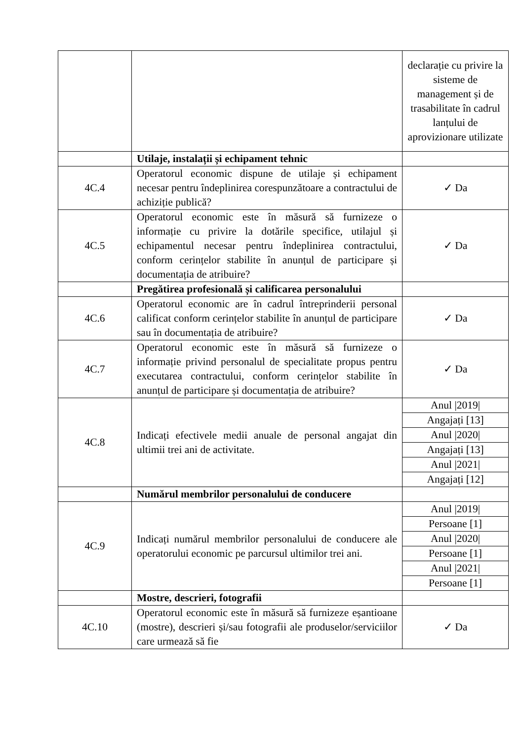| | | declarație cu privire la sisteme de management și de trasabilitate în cadrul lanțului de aprovizionare utilizate |
| | Utilaje, instalații și echipament tehnic | |
| 4C.4 | Operatorul economic dispune de utilaje și echipament necesar pentru îndeplinirea corespunzătoare a contractului de achiziție publică? | ✓ Da |
| 4C.5 | Operatorul economic este în măsură să furnizeze o informație cu privire la dotările specifice, utilajul și echipamentul necesar pentru îndeplinirea contractului, conform cerințelor stabilite în anunțul de participare și documentația de atribuire? | ✓ Da |
| | Pregătirea profesională și calificarea personalului | |
| 4C.6 | Operatorul economic are în cadrul întreprinderii personal calificat conform cerințelor stabilite în anunțul de participare sau în documentația de atribuire? | ✓ Da |
| 4C.7 | Operatorul economic este în măsură să furnizeze o informație privind personalul de specialitate propus pentru executarea contractului, conform cerințelor stabilite în anunțul de participare și documentația de atribuire? | ✓ Da |
| 4C.8 | Indicați efectivele medii anuale de personal angajat din ultimii trei ani de activitate. | / Anul /2019/ / / Angajați [13] / / Anul /2020/ / / Angajați [13] / / Anul /2021/ / / Angajați [12] / |
| | Numărul membrilor personalului de conducere | |
| 4C.9 | Indicați numărul membrilor personalului de conducere ale operatorului economic pe parcursul ultimilor trei ani. | / Anul /2019/ / / Persoane [1] / / Anul /2020/ / / Persoane [1] / / Anul /2021/ / / Persoane [1] / |
| | Mostre, descrieri, fotografii | |
| 4C.10 | Operatorul economic este în măsură să furnizeze eșantioane (mostre), descrieri și/sau fotografii ale produselor/serviciilor care urmează să fie | ✓ Da |